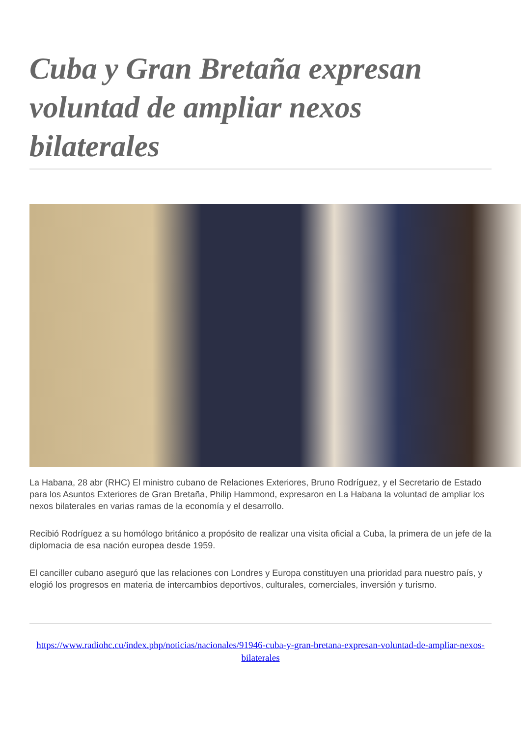Cuba y Gran Bretaña expresan voluntad de ampliar nexos bilaterales
La Habana, 28 abr (RHC) El ministro cubano de Relaciones Exteriores, Bruno Rodríguez, y el Secretario de Estado para los Asuntos Exteriores de Gran Bretaña, Philip Hammond, expresaron en La Habana la voluntad de ampliar los nexos bilaterales en varias ramas de la economía y el desarrollo.
Recibió Rodríguez a su homólogo británico a propósito de realizar una visita oficial a Cuba, la primera de un jefe de la diplomacia de esa nación europea desde 1959.
El canciller cubano aseguró que las relaciones con Londres y Europa constituyen una prioridad para nuestro país, y elogió los progresos en materia de intercambios deportivos, culturales, comerciales, inversión y turismo.
https://www.radiohc.cu/index.php/noticias/nacionales/91946-cuba-y-gran-bretana-expresan-voluntad-de-ampliar-nexos-bilaterales